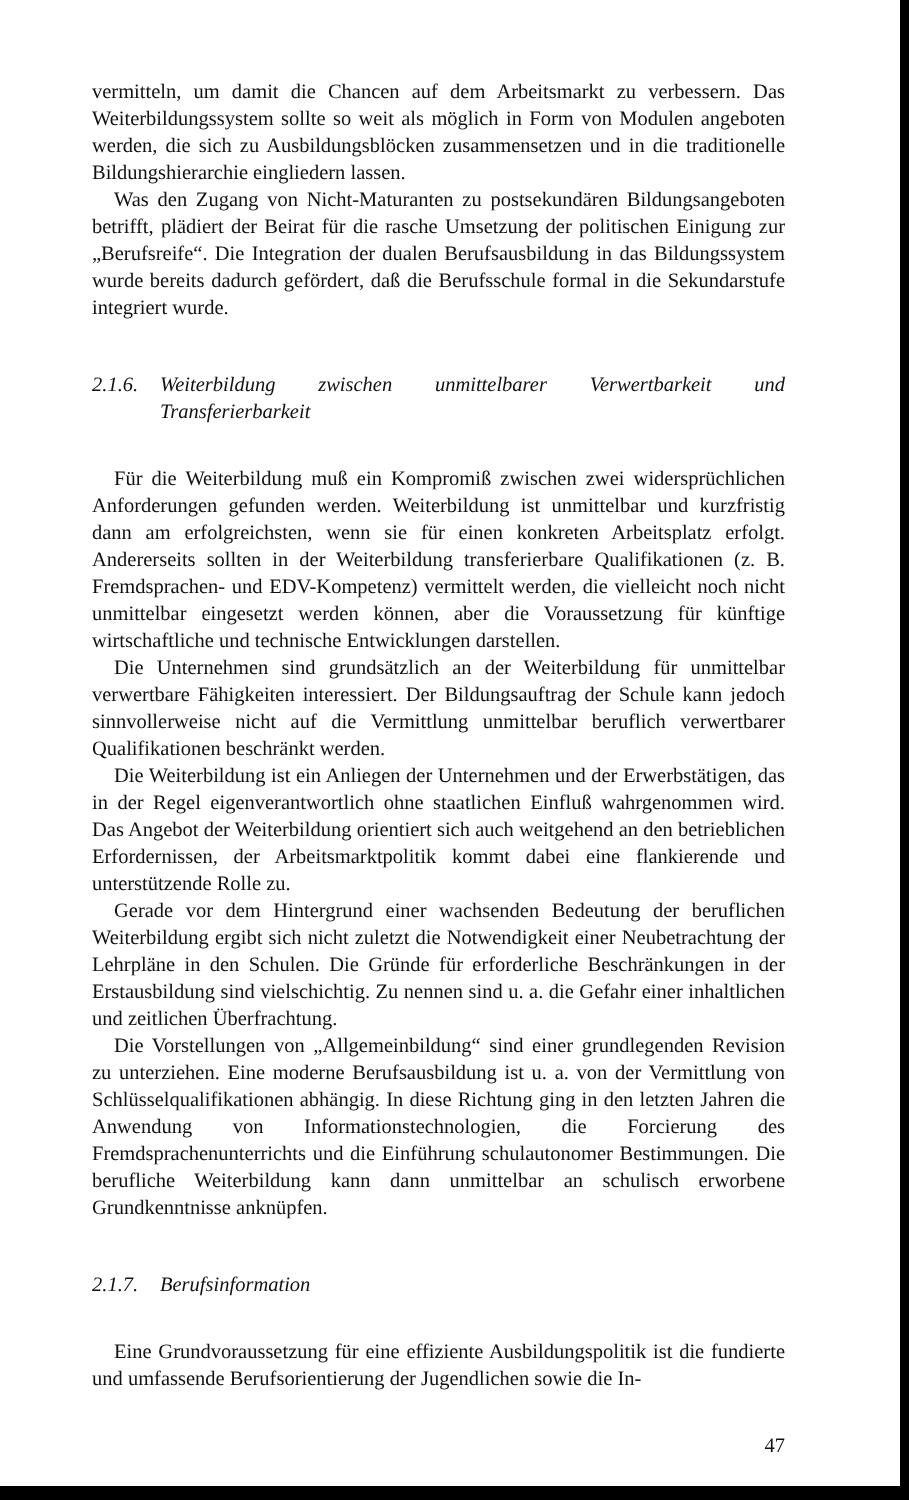vermitteln, um damit die Chancen auf dem Arbeitsmarkt zu verbessern. Das Weiterbildungssystem sollte so weit als möglich in Form von Modulen angeboten werden, die sich zu Ausbildungsblöcken zusammensetzen und in die traditionelle Bildungshierarchie eingliedern lassen.
Was den Zugang von Nicht-Maturanten zu postsekundären Bildungsangeboten betrifft, plädiert der Beirat für die rasche Umsetzung der politischen Einigung zur „Berufsreife“. Die Integration der dualen Berufsausbildung in das Bildungssystem wurde bereits dadurch gefördert, daß die Berufsschule formal in die Sekundarstufe integriert wurde.
2.1.6. Weiterbildung zwischen unmittelbarer Verwertbarkeit und Transferierbarkeit
Für die Weiterbildung muß ein Kompromiß zwischen zwei widersprüchlichen Anforderungen gefunden werden. Weiterbildung ist unmittelbar und kurzfristig dann am erfolgreichsten, wenn sie für einen konkreten Arbeitsplatz erfolgt. Andererseits sollten in der Weiterbildung transferierbare Qualifikationen (z. B. Fremdsprachen- und EDV-Kompetenz) vermittelt werden, die vielleicht noch nicht unmittelbar eingesetzt werden können, aber die Voraussetzung für künftige wirtschaftliche und technische Entwicklungen darstellen.
Die Unternehmen sind grundsätzlich an der Weiterbildung für unmittelbar verwertbare Fähigkeiten interessiert. Der Bildungsauftrag der Schule kann jedoch sinnvollerweise nicht auf die Vermittlung unmittelbar beruflich verwertbarer Qualifikationen beschränkt werden.
Die Weiterbildung ist ein Anliegen der Unternehmen und der Erwerbstätigen, das in der Regel eigenverantwortlich ohne staatlichen Einfluß wahrgenommen wird. Das Angebot der Weiterbildung orientiert sich auch weitgehend an den betrieblichen Erfordernissen, der Arbeitsmarktpolitik kommt dabei eine flankierende und unterstützende Rolle zu.
Gerade vor dem Hintergrund einer wachsenden Bedeutung der beruflichen Weiterbildung ergibt sich nicht zuletzt die Notwendigkeit einer Neubetrachtung der Lehrpläne in den Schulen. Die Gründe für erforderliche Beschränkungen in der Erstausbildung sind vielschichtig. Zu nennen sind u. a. die Gefahr einer inhaltlichen und zeitlichen Überfrachtung.
Die Vorstellungen von „Allgemeinbildung“ sind einer grundlegenden Revision zu unterziehen. Eine moderne Berufsausbildung ist u. a. von der Vermittlung von Schlüsselqualifikationen abhängig. In diese Richtung ging in den letzten Jahren die Anwendung von Informationstechnologien, die Forcierung des Fremdsprachenunterrichts und die Einführung schulautonomer Bestimmungen. Die berufliche Weiterbildung kann dann unmittelbar an schulisch erworbene Grundkenntnisse anknüpfen.
2.1.7. Berufsinformation
Eine Grundvoraussetzung für eine effiziente Ausbildungspolitik ist die fundierte und umfassende Berufsorientierung der Jugendlichen sowie die In-
47